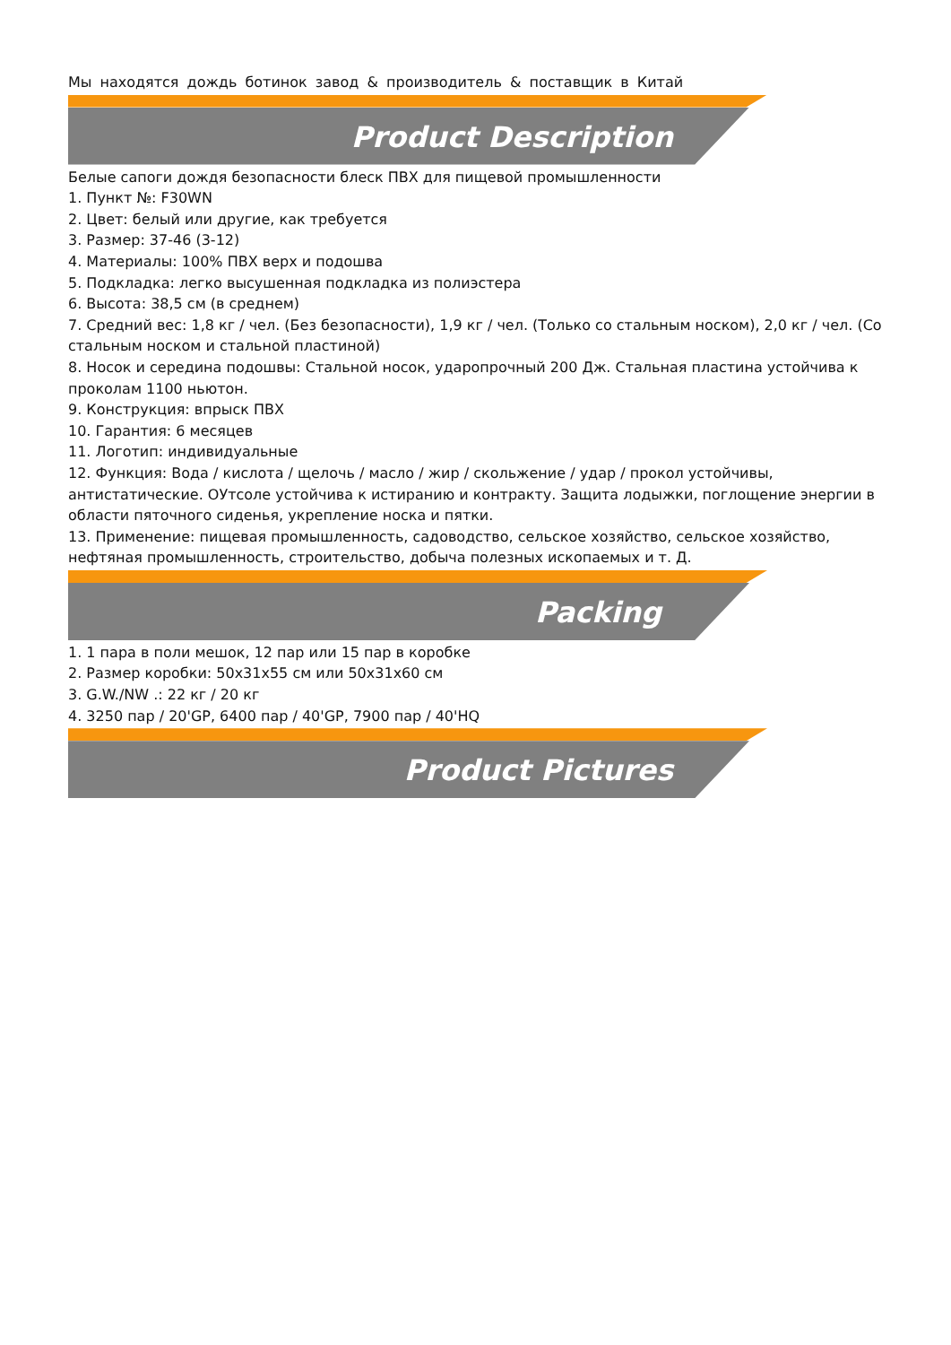Мы находятся дождь ботинок завод & производитель & поставщик в Китай
Product Description
Белые сапоги дождя безопасности блеск ПВХ для пищевой промышленности
1. Пункт №: F30WN
2. Цвет: белый или другие, как требуется
3. Размер: 37-46 (3-12)
4. Материалы: 100% ПВХ верх и подошва
5. Подкладка: легко высушенная подкладка из полиэстера
6. Высота: 38,5 см (в среднем)
7. Средний вес: 1,8 кг / чел. (Без безопасности), 1,9 кг / чел. (Только со стальным носком), 2,0 кг / чел. (Со стальным носком и стальной пластиной)
8. Носок и середина подошвы: Стальной носок, ударопрочный 200 Дж. Стальная пластина устойчива к проколам 1100 ньютон.
9. Конструкция: впрыск ПВХ
10. Гарантия: 6 месяцев
11. Логотип: индивидуальные
12. Функция: Вода / кислота / щелочь / масло / жир / скольжение / удар / прокол устойчивы, антистатические. ОУтсоле устойчива к истиранию и контракту. Защита лодыжки, поглощение энергии в области пяточного сиденья, укрепление носка и пятки.
13. Применение: пищевая промышленность, садоводство, сельское хозяйство, сельское хозяйство, нефтяная промышленность, строительство, добыча полезных ископаемых и т. Д.
Packing
1. 1 пара в поли мешок, 12 пар или 15 пар в коробке
2. Размер коробки: 50x31x55 см или 50x31x60 см
3. G.W./NW .: 22 кг / 20 кг
4. 3250 пар / 20'GP, 6400 пар / 40'GP, 7900 пар / 40'HQ
Product Pictures